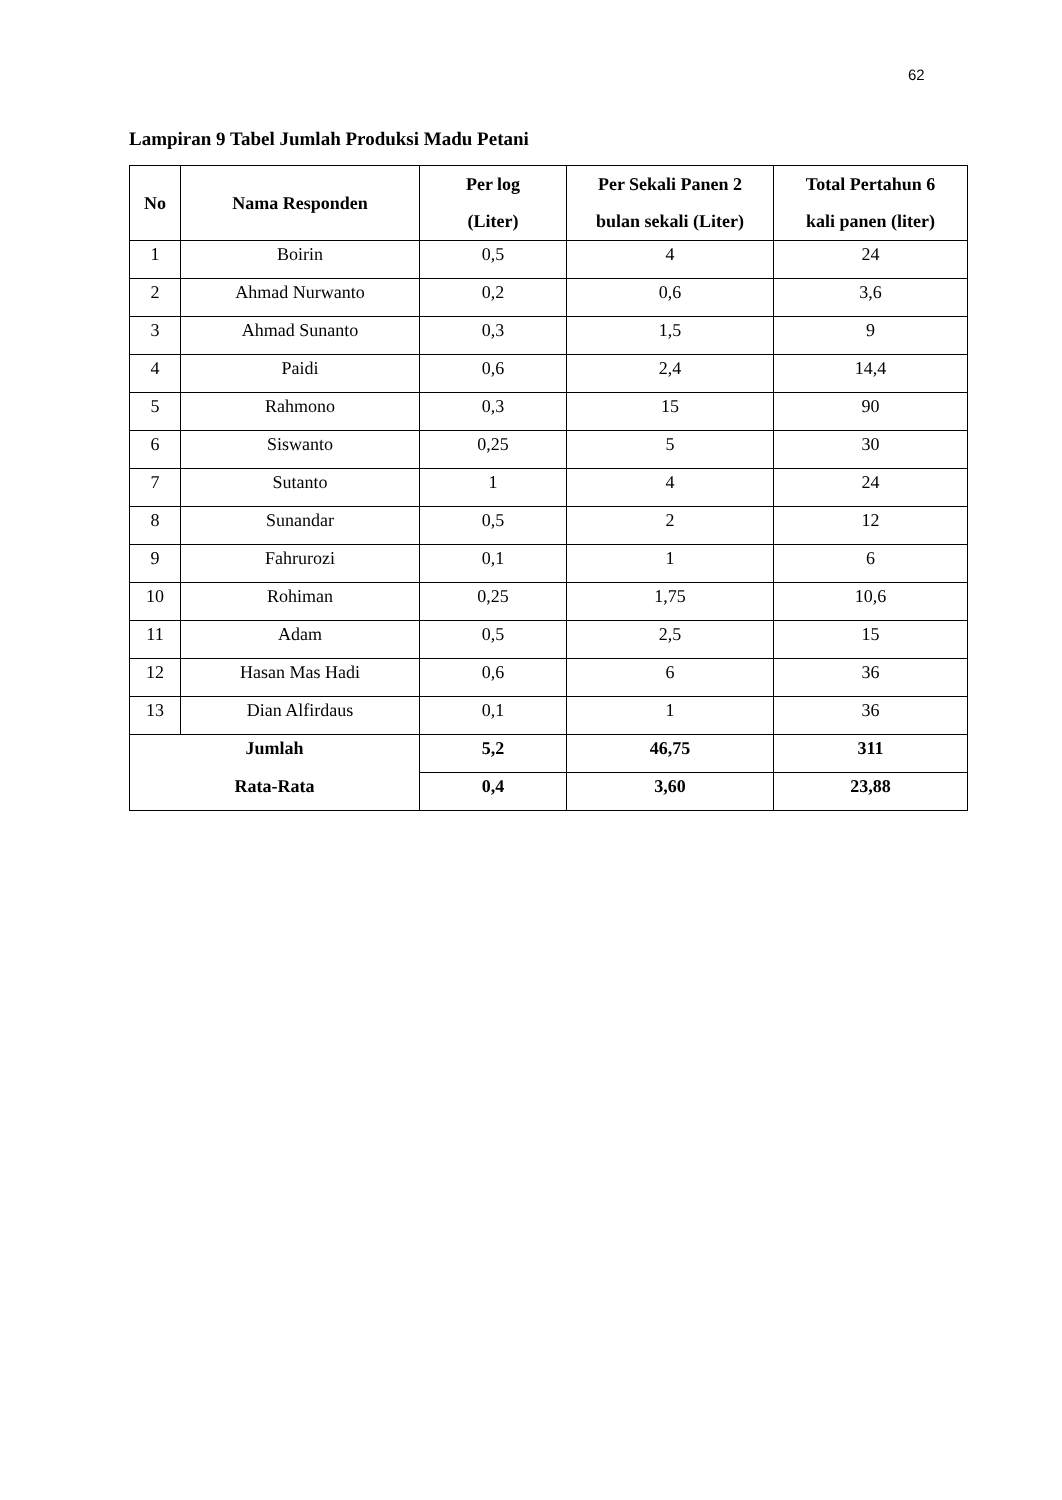62
Lampiran 9 Tabel Jumlah Produksi Madu Petani
| No | Nama Responden | Per log (Liter) | Per Sekali Panen 2 bulan sekali (Liter) | Total Pertahun 6 kali panen (liter) |
| --- | --- | --- | --- | --- |
| 1 | Boirin | 0,5 | 4 | 24 |
| 2 | Ahmad Nurwanto | 0,2 | 0,6 | 3,6 |
| 3 | Ahmad Sunanto | 0,3 | 1,5 | 9 |
| 4 | Paidi | 0,6 | 2,4 | 14,4 |
| 5 | Rahmono | 0,3 | 15 | 90 |
| 6 | Siswanto | 0,25 | 5 | 30 |
| 7 | Sutanto | 1 | 4 | 24 |
| 8 | Sunandar | 0,5 | 2 | 12 |
| 9 | Fahrurozi | 0,1 | 1 | 6 |
| 10 | Rohiman | 0,25 | 1,75 | 10,6 |
| 11 | Adam | 0,5 | 2,5 | 15 |
| 12 | Hasan Mas Hadi | 0,6 | 6 | 36 |
| 13 | Dian Alfirdaus | 0,1 | 1 | 36 |
| Jumlah | | 5,2 | 46,75 | 311 |
| Rata-Rata | | 0,4 | 3,60 | 23,88 |